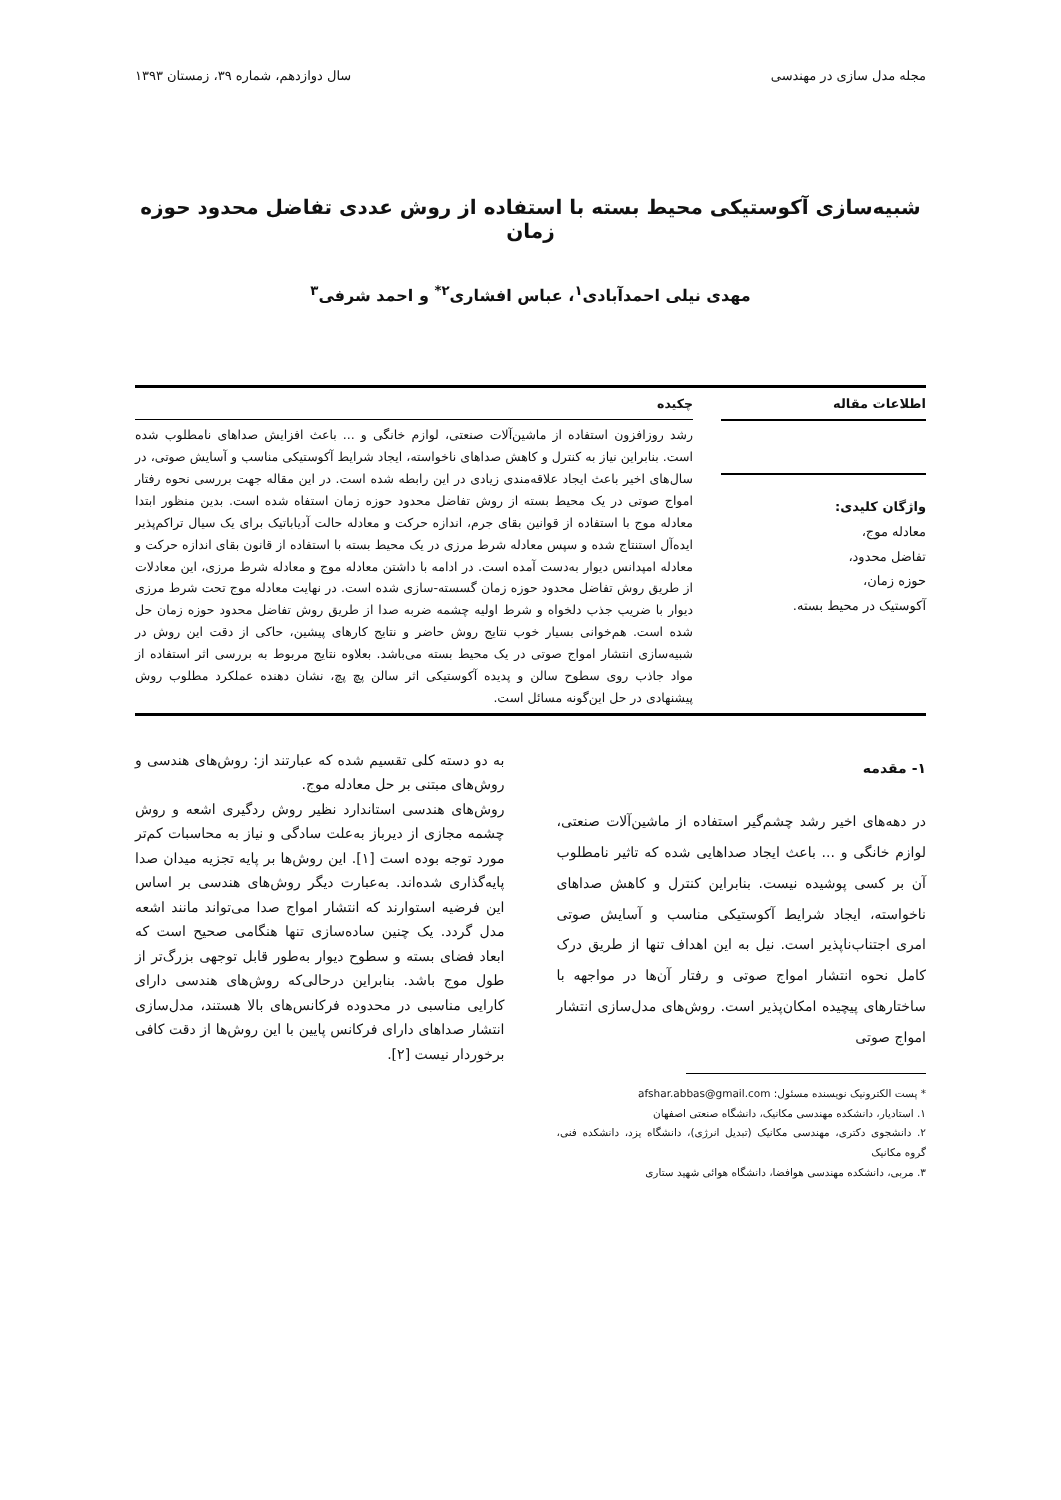مجله مدل سازی در مهندسی سال دوازدهم، شماره ۳۹، زمستان ۱۳۹۳
شبیه‌سازی آکوستیکی محیط بسته با استفاده از روش عددی تفاضل محدود حوزه زمان
مهدی نیلی احمدآبادی<sup>۱</sup>، عباس افشاری<sup>۲*</sup> و احمد شرفی<sup>۳</sup>
اطلاعات مقاله
واژگان کلیدی:
معادله موج،
تفاضل محدود،
حوزه زمان،
آکوستیک در محیط بسته.
چکیده
رشد روزافزون استفاده از ماشین‌آلات صنعتی، لوازم خانگی و ... باعث افزایش صداهای نامطلوب شده است. بنابراین نیاز به کنترل و کاهش صداهای ناخواسته، ایجاد شرایط آکوستیکی مناسب و آسایش صوتی، در سال‌های اخیر باعث ایجاد علاقه‌مندی زیادی در این رابطه شده است. در این مقاله جهت بررسی نحوه رفتار امواج صوتی در یک محیط بسته از روش تفاضل محدود حوزه زمان استفاه شده است. بدین منظور ابتدا معادله موج با استفاده از قوانین بقای جرم، اندازه حرکت و معادله حالت آدیاباتیک برای یک سیال تراکم‌پذیر ایده‌آل استنتاج شده و سپس معادله شرط مرزی در یک محیط بسته با استفاده از قانون بقای اندازه حرکت و معادله امپدانس دیوار به‌دست آمده است. در ادامه با داشتن معادله موج و معادله شرط مرزی، این معادلات از طریق روش تفاضل محدود حوزه زمان گسسته-سازی شده است. در نهایت معادله موج تحت شرط مرزی دیوار با ضریب جذب دلخواه و شرط اولیه چشمه ضربه صدا از طریق روش تفاضل محدود حوزه زمان حل شده است. هم‌خوانی بسیار خوب نتایج روش حاضر و نتایج کارهای پیشین، حاکی از دقت این روش در شبیه‌سازی انتشار امواج صوتی در یک محیط بسته می‌باشد. بعلاوه نتایج مربوط به بررسی اثر استفاده از مواد جاذب روی سطوح سالن و پدیده آکوستیکی اثر سالن پچ پچ، نشان دهنده عملکرد مطلوب روش پیشنهادی در حل این‌گونه مسائل است.
۱- مقدمه
در دهه‌های اخیر رشد چشم‌گیر استفاده از ماشین‌آلات صنعتی، لوازم خانگی و ... باعث ایجاد صداهایی شده که تاثیر نامطلوب آن بر کسی پوشیده نیست. بنابراین کنترل و کاهش صداهای ناخواسته، ایجاد شرایط آکوستیکی مناسب و آسایش صوتی امری اجتناب‌ناپذیر است. نیل به این اهداف تنها از طریق درک کامل نحوه انتشار امواج صوتی و رفتار آن‌ها در مواجهه با ساختارهای پیچیده امکان‌پذیر است. روش‌های مدل‌سازی انتشار امواج صوتی
* پست الکترونیک نویسنده مسئول: afshar.abbas@gmail.com
۱. استادیار، دانشکده مهندسی مکانیک، دانشگاه صنعتی اصفهان
۲. دانشجوی دکتری، مهندسی مکانیک (تبدیل انرژی)، دانشگاه یزد، دانشکده فنی، گروه مکانیک
۳. مربی، دانشکده مهندسی هوافضا، دانشگاه هوائی شهید ستاری
به دو دسته کلی تقسیم شده که عبارتند از: روش‌های هندسی و روش‌های مبتنی بر حل معادله موج.
روش‌های هندسی استاندارد نظیر روش ردگیری اشعه و روش چشمه مجازی از دیرباز به‌علت سادگی و نیاز به محاسبات کم‌تر مورد توجه بوده است [۱]. این روش‌ها بر پایه تجزیه میدان صدا پایه‌گذاری شده‌اند. به‌عبارت دیگر روش‌های هندسی بر اساس این فرضیه استوارند که انتشار امواج صدا می‌تواند مانند اشعه مدل گردد. یک چنین ساده‌سازی تنها هنگامی صحیح است که ابعاد فضای بسته و سطوح دیوار به‌طور قابل توجهی بزرگ‌تر از طول موج باشد. بنابراین درحالی‌که روش‌های هندسی دارای کارایی مناسبی در محدوده فرکانس‌های بالا هستند، مدل‌سازی انتشار صداهای دارای فرکانس پایین با این روش‌ها از دقت کافی برخوردار نیست [۲].